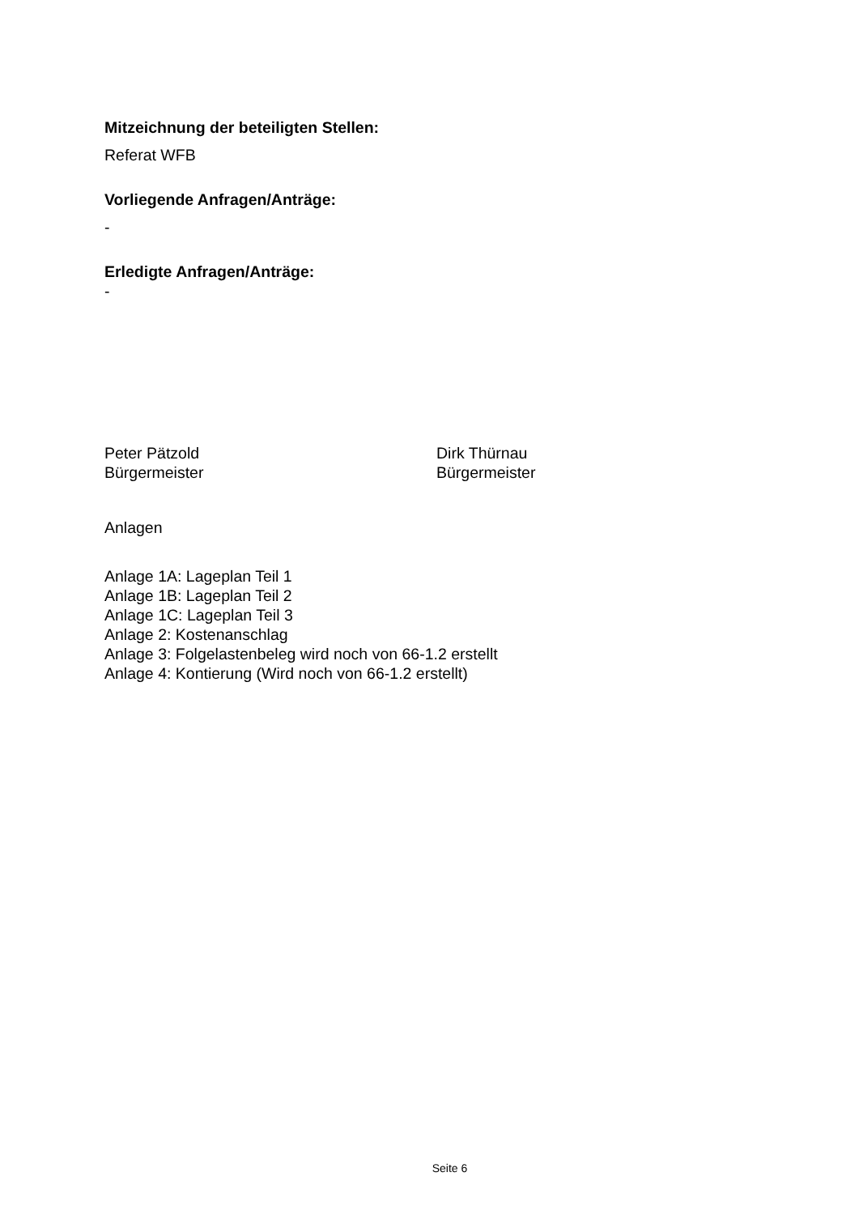Mitzeichnung der beteiligten Stellen:
Referat WFB
Vorliegende Anfragen/Anträge:
-
Erledigte Anfragen/Anträge:
-
Peter Pätzold
Bürgermeister
Dirk Thürnau
Bürgermeister
Anlagen
Anlage 1A: Lageplan Teil 1
Anlage 1B: Lageplan Teil 2
Anlage 1C: Lageplan Teil 3
Anlage 2: Kostenanschlag
Anlage 3: Folgelastenbeleg wird noch von 66-1.2 erstellt
Anlage 4: Kontierung (Wird noch von 66-1.2 erstellt)
Seite 6